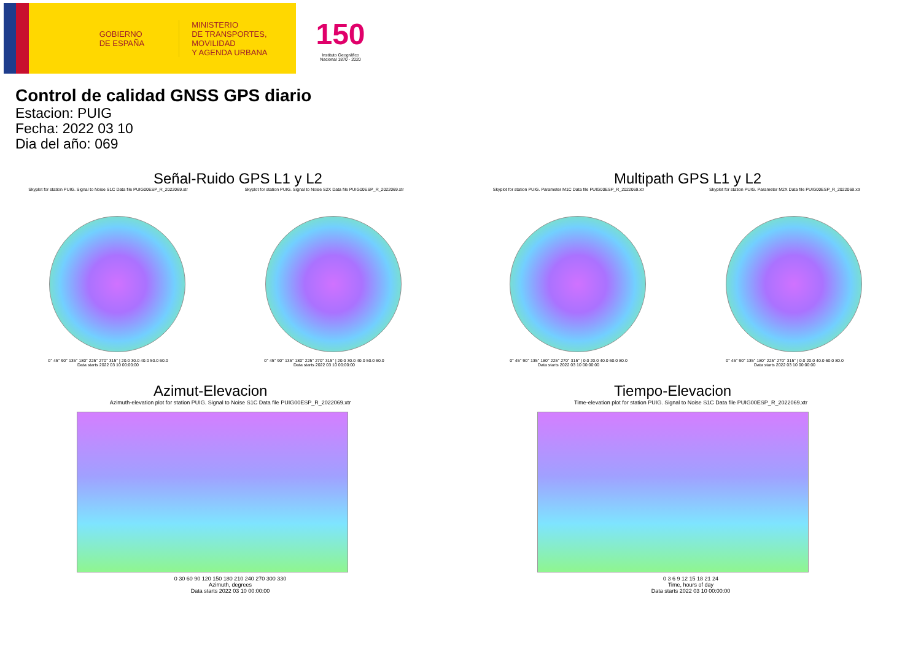GOBIERNO
DE ESPAÑA
MINISTERIO
DE TRANSPORTES, MOVILIDAD
Y AGENDA URBANA
150
Instituto Geográfico
Nacional 1870 - 2020
Control de calidad GNSS GPS diario
Estacion: PUIG
Fecha: 2022 03 10
Dia del año: 069
Señal-Ruido GPS L1 y L2
Skyplot for station PUIG. Signal to Noise S1C Data file PUIG00ESP_R_2022069.xtr
0° 45° 90° 135° 180° 225° 270° 315° | 20.0 30.0 40.0 50.0 60.0
Data starts 2022 03 10 00:00:00
Skyplot for station PUIG. Signal to Noise S2X Data file PUIG00ESP_R_2022069.xtr
0° 45° 90° 135° 180° 225° 270° 315° | 20.0 30.0 40.0 50.0 60.0
Data starts 2022 03 10 00:00:00
Multipath GPS L1 y L2
Skyplot for station PUIG. Parameter M1C Data file PUIG00ESP_R_2022069.xtr
0° 45° 90° 135° 180° 225° 270° 315° | 0.0 20.0 40.0 60.0 80.0
Data starts 2022 03 10 00:00:00
Skyplot for station PUIG. Parameter M2X Data file PUIG00ESP_R_2022069.xtr
0° 45° 90° 135° 180° 225° 270° 315° | 0.0 20.0 40.0 60.0 80.0
Data starts 2022 03 10 00:00:00
Azimut-Elevacion
Azimuth-elevation plot for station PUIG. Signal to Noise S1C Data file PUIG00ESP_R_2022069.xtr
0 30 60 90 120 150 180 210 240 270 300 330
Azimuth, degrees
Data starts 2022 03 10 00:00:00
Tiempo-Elevacion
Time-elevation plot for station PUIG. Signal to Noise S1C Data file PUIG00ESP_R_2022069.xtr
0 3 6 9 12 15 18 21 24
Time, hours of day
Data starts 2022 03 10 00:00:00